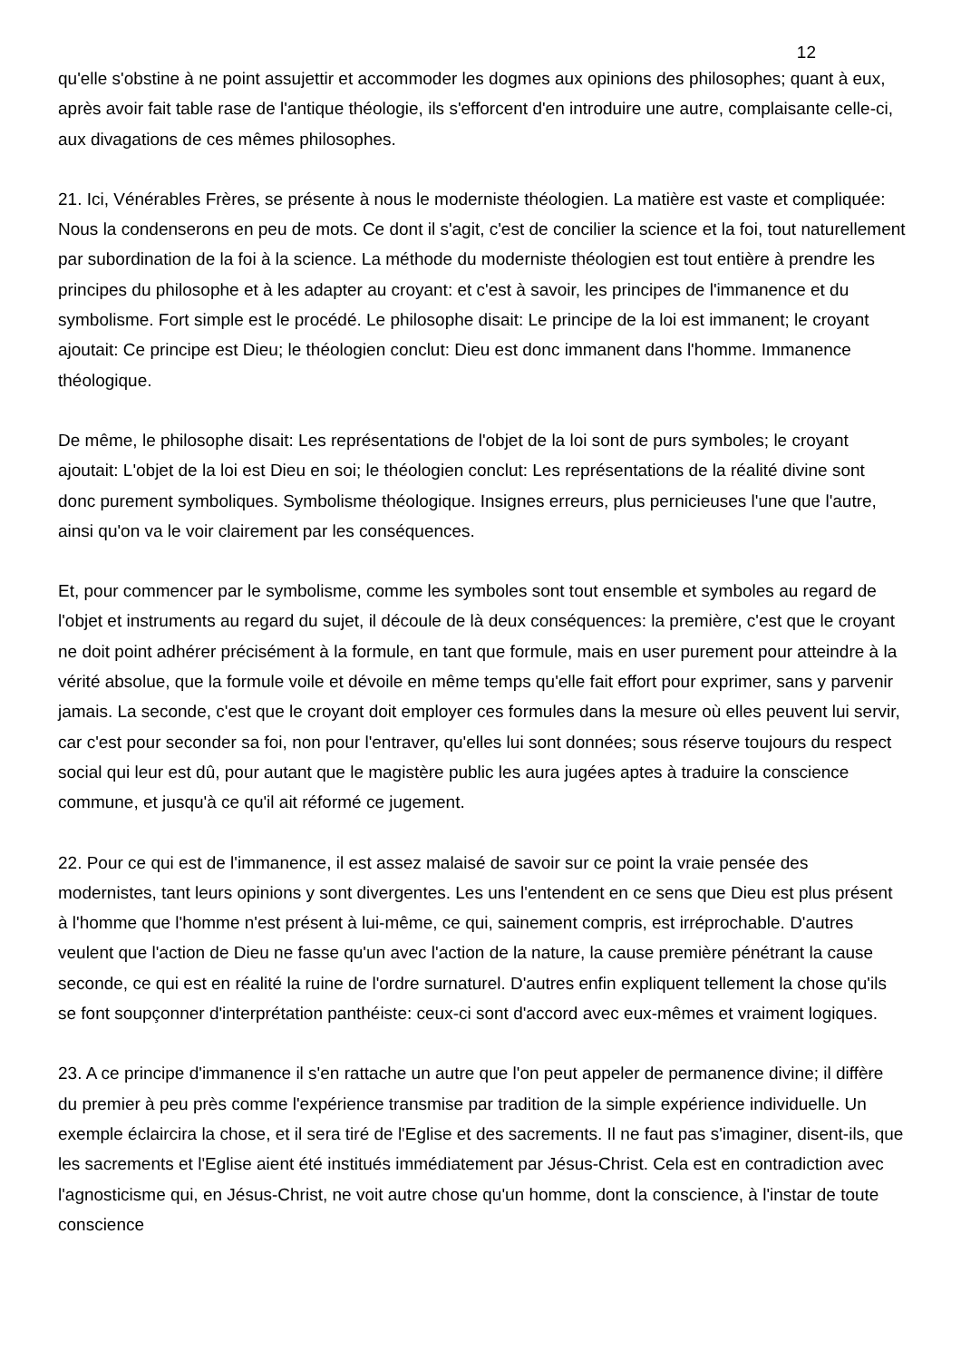12
qu'elle s'obstine à ne point assujettir et accommoder les dogmes aux opinions des philosophes; quant à eux, après avoir fait table rase de l'antique théologie, ils s'efforcent d'en introduire une autre, complaisante celle-ci, aux divagations de ces mêmes philosophes.
21. Ici, Vénérables Frères, se présente à nous le moderniste théologien. La matière est vaste et compliquée: Nous la condenserons en peu de mots. Ce dont il s'agit, c'est de concilier la science et la foi, tout naturellement par subordination de la foi à la science. La méthode du moderniste théologien est tout entière à prendre les principes du philosophe et à les adapter au croyant: et c'est à savoir, les principes de l'immanence et du symbolisme. Fort simple est le procédé. Le philosophe disait: Le principe de la loi est immanent; le croyant ajoutait: Ce principe est Dieu; le théologien conclut: Dieu est donc immanent dans l'homme. Immanence théologique.
De même, le philosophe disait: Les représentations de l'objet de la loi sont de purs symboles; le croyant ajoutait: L'objet de la loi est Dieu en soi; le théologien conclut: Les représentations de la réalité divine sont donc purement symboliques. Symbolisme théologique. Insignes erreurs, plus pernicieuses l'une que l'autre, ainsi qu'on va le voir clairement par les conséquences.
Et, pour commencer par le symbolisme, comme les symboles sont tout ensemble et symboles au regard de l'objet et instruments au regard du sujet, il découle de là deux conséquences: la première, c'est que le croyant ne doit point adhérer précisément à la formule, en tant que formule, mais en user purement pour atteindre à la vérité absolue, que la formule voile et dévoile en même temps qu'elle fait effort pour exprimer, sans y parvenir jamais. La seconde, c'est que le croyant doit employer ces formules dans la mesure où elles peuvent lui servir, car c'est pour seconder sa foi, non pour l'entraver, qu'elles lui sont données; sous réserve toujours du respect social qui leur est dû, pour autant que le magistère public les aura jugées aptes à traduire la conscience commune, et jusqu'à ce qu'il ait réformé ce jugement.
22. Pour ce qui est de l'immanence, il est assez malaisé de savoir sur ce point la vraie pensée des modernistes, tant leurs opinions y sont divergentes. Les uns l'entendent en ce sens que Dieu est plus présent à l'homme que l'homme n'est présent à lui-même, ce qui, sainement compris, est irréprochable. D'autres veulent que l'action de Dieu ne fasse qu'un avec l'action de la nature, la cause première pénétrant la cause seconde, ce qui est en réalité la ruine de l'ordre surnaturel. D'autres enfin expliquent tellement la chose qu'ils se font soupçonner d'interprétation panthéiste: ceux-ci sont d'accord avec eux-mêmes et vraiment logiques.
23. A ce principe d'immanence il s'en rattache un autre que l'on peut appeler de permanence divine; il diffère du premier à peu près comme l'expérience transmise par tradition de la simple expérience individuelle. Un exemple éclaircira la chose, et il sera tiré de l'Eglise et des sacrements. Il ne faut pas s'imaginer, disent-ils, que les sacrements et l'Eglise aient été institués immédiatement par Jésus-Christ. Cela est en contradiction avec l'agnosticisme qui, en Jésus-Christ, ne voit autre chose qu'un homme, dont la conscience, à l'instar de toute conscience